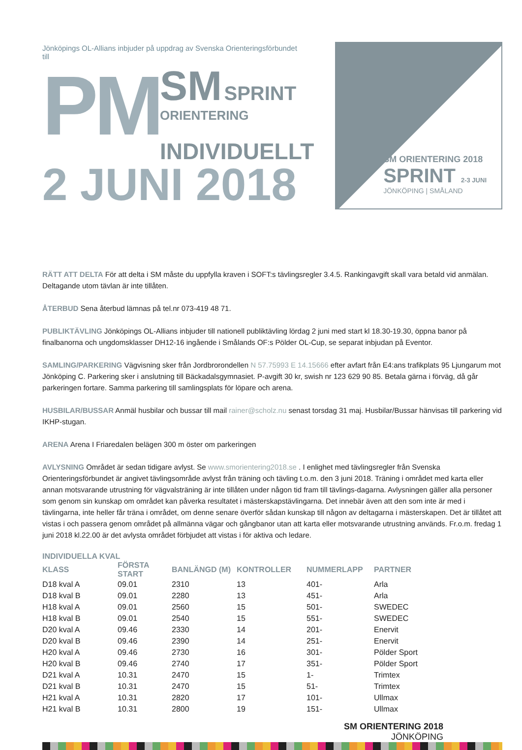Jönköpings OL-Allians inbjuder på uppdrag av Svenska Orienteringsförbundet till
PM
SM SPRINT
ORIENTERING
INDIVIDUELLT
2 JUNI 2018
SM ORIENTERING 2018
SPRINT 2-3 JUNI
JÖNKÖPING | SMÅLAND
RÄTT ATT DELTA För att delta i SM måste du uppfylla kraven i SOFT:s tävlingsregler 3.4.5. Rankingavgift skall vara betald vid anmälan. Deltagande utom tävlan är inte tillåten.
ÅTERBUD Sena återbud lämnas på tel.nr 073-419 48 71.
PUBLIKTÄVLING Jönköpings OL-Allians inbjuder till nationell publiktävling lördag 2 juni med start kl 18.30-19.30, öppna banor på finalbanorna och ungdomsklasser DH12-16 ingående i Smålands OF:s Pölder OL-Cup, se separat inbjudan på Eventor.
SAMLING/PARKERING Vägvisning sker från Jordbrorondellen N 57.75993 E 14.15666 efter avfart från E4:ans trafikplats 95 Ljungarum mot Jönköping C. Parkering sker i anslutning till Bäckadalsgymnasiet. P-avgift 30 kr, swish nr 123 629 90 85. Betala gärna i förväg, då går parkeringen fortare. Samma parkering till samlingsplats för löpare och arena.
HUSBILAR/BUSSAR Anmäl husbilar och bussar till mail rainer@scholz.nu senast torsdag 31 maj. Husbilar/Bussar hänvisas till parkering vid IKHP-stugan.
ARENA Arena I Friaredalen belägen 300 m öster om parkeringen
AVLYSNING Området är sedan tidigare avlyst. Se www.smorientering2018.se . I enlighet med tävlingsregler från Svenska Orienteringsförbundet är angivet tävlingsområde avlyst från träning och tävling t.o.m. den 3 juni 2018. Träning i området med karta eller annan motsvarande utrustning för vägvalsträning är inte tillåten under någon tid fram till tävlings-dagarna. Avlysningen gäller alla personer som genom sin kunskap om området kan påverka resultatet i mästerskapstävlingarna. Det innebär även att den som inte är med i tävlingarna, inte heller får träna i området, om denne senare överför sådan kunskap till någon av deltagarna i mästerskapen. Det är tillåtet att vistas i och passera genom området på allmänna vägar och gångbanor utan att karta eller motsvarande utrustning används. Fr.o.m. fredag 1 juni 2018 kl.22.00 är det avlysta området förbjudet att vistas i för aktiva och ledare.
| INDIVIDUELLA KVAL | | | | | |
| --- | --- | --- | --- | --- | --- |
| KLASS | FÖRSTA START | BANLÄNGD (M) | KONTROLLER | NUMMERLAPP | PARTNER |
| D18 kval A | 09.01 | 2310 | 13 | 401- | Arla |
| D18 kval B | 09.01 | 2280 | 13 | 451- | Arla |
| H18 kval A | 09.01 | 2560 | 15 | 501- | SWEDEC |
| H18 kval B | 09.01 | 2540 | 15 | 551- | SWEDEC |
| D20 kval A | 09.46 | 2330 | 14 | 201- | Enervit |
| D20 kval B | 09.46 | 2390 | 14 | 251- | Enervit |
| H20 kval A | 09.46 | 2730 | 16 | 301- | Pölder Sport |
| H20 kval B | 09.46 | 2740 | 17 | 351- | Pölder Sport |
| D21 kval A | 10.31 | 2470 | 15 | 1- | Trimtex |
| D21 kval B | 10.31 | 2470 | 15 | 51- | Trimtex |
| H21 kval A | 10.31 | 2820 | 17 | 101- | Ullmax |
| H21 kval B | 10.31 | 2800 | 19 | 151- | Ullmax |
SM ORIENTERING 2018
JÖNKÖPING